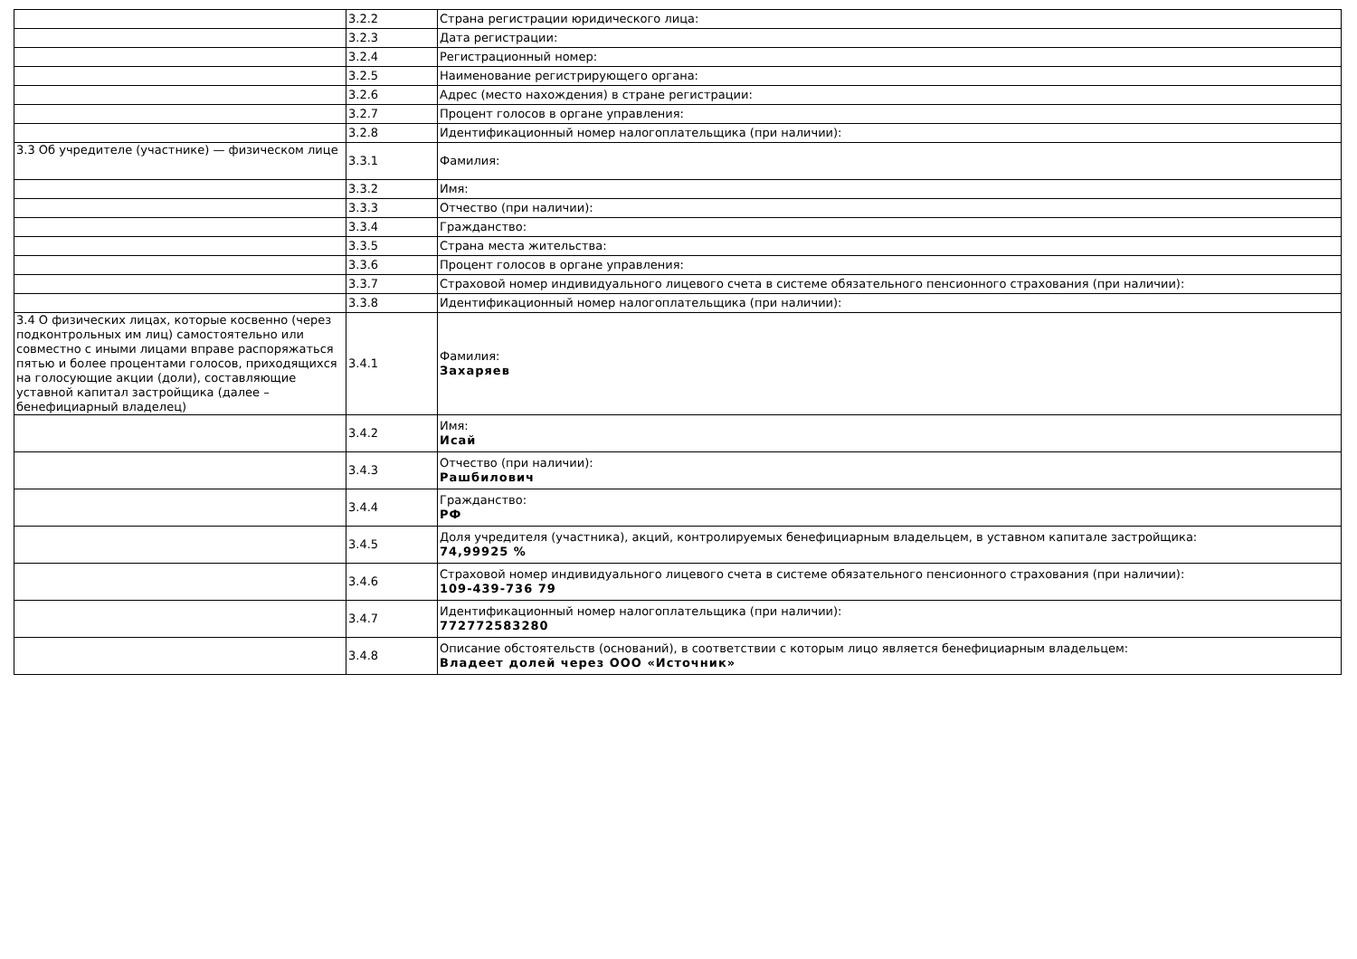| | 3.2.2 | Страна регистрации юридического лица: |
| | 3.2.3 | Дата регистрации: |
| | 3.2.4 | Регистрационный номер: |
| | 3.2.5 | Наименование регистрирующего органа: |
| | 3.2.6 | Адрес (место нахождения) в стране регистрации: |
| | 3.2.7 | Процент голосов в органе управления: |
| | 3.2.8 | Идентификационный номер налогоплательщика (при наличии): |
| 3.3 Об учредителе (участнике) — физическом лице | 3.3.1 | Фамилия: |
| | 3.3.2 | Имя: |
| | 3.3.3 | Отчество (при наличии): |
| | 3.3.4 | Гражданство: |
| | 3.3.5 | Страна места жительства: |
| | 3.3.6 | Процент голосов в органе управления: |
| | 3.3.7 | Страховой номер индивидуального лицевого счета в системе обязательного пенсионного страхования (при наличии): |
| | 3.3.8 | Идентификационный номер налогоплательщика (при наличии): |
| 3.4 О физических лицах, которые косвенно (через подконтрольных им лиц) самостоятельно или совместно с иными лицами вправе распоряжаться пятью и более процентами голосов, приходящихся на голосующие акции (доли), составляющие уставной капитал застройщика (далее – бенефициарный владелец) | 3.4.1 | Фамилия: Захаряев |
| | 3.4.2 | Имя: Исай |
| | 3.4.3 | Отчество (при наличии): Рашбилович |
| | 3.4.4 | Гражданство: РФ |
| | 3.4.5 | Доля учредителя (участника), акций, контролируемых бенефициарным владельцем, в уставном капитале застройщика: 74,99925 % |
| | 3.4.6 | Страховой номер индивидуального лицевого счета в системе обязательного пенсионного страхования (при наличии): 109-439-736 79 |
| | 3.4.7 | Идентификационный номер налогоплательщика (при наличии): 772772583280 |
| | 3.4.8 | Описание обстоятельств (оснований), в соответствии с которым лицо является бенефициарным владельцем: Владеет долей через ООО «Источник» |